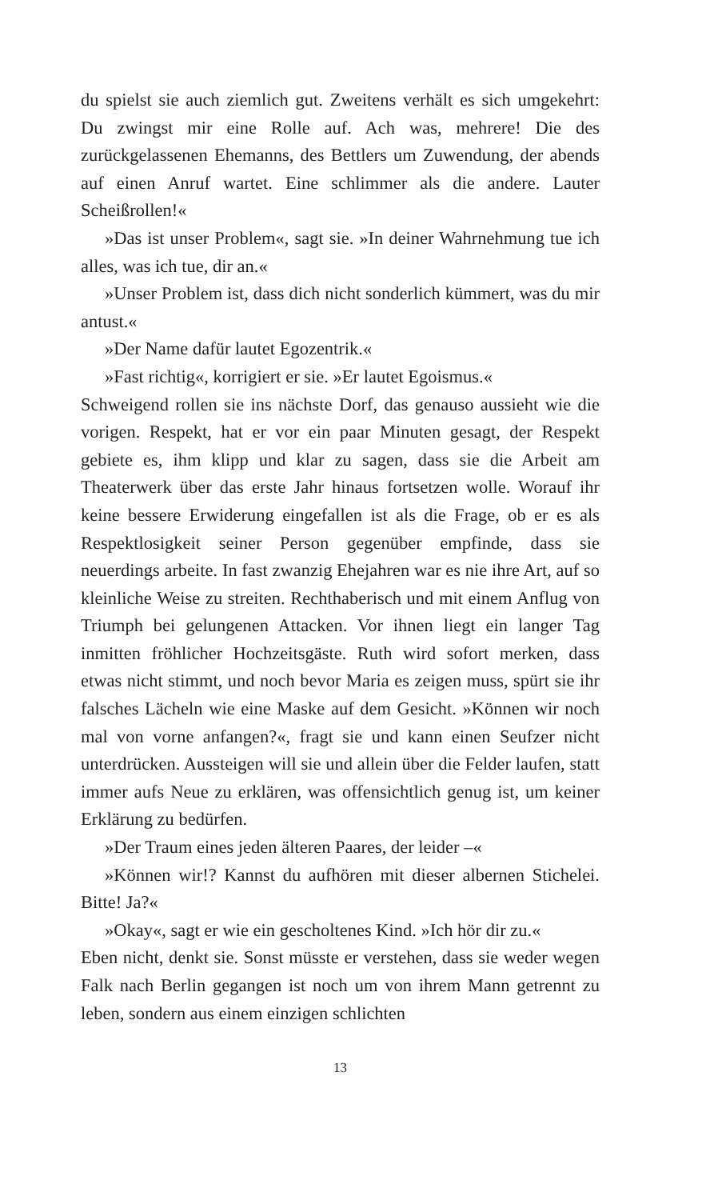du spielst sie auch ziemlich gut. Zweitens verhält es sich umgekehrt: Du zwingst mir eine Rolle auf. Ach was, mehrere! Die des zurückgelassenen Ehemanns, des Bettlers um Zuwendung, der abends auf einen Anruf wartet. Eine schlimmer als die andere. Lauter Scheißrollen!«
»Das ist unser Problem«, sagt sie. »In deiner Wahrnehmung tue ich alles, was ich tue, dir an.«
»Unser Problem ist, dass dich nicht sonderlich kümmert, was du mir antust.«
»Der Name dafür lautet Egozentrik.«
»Fast richtig«, korrigiert er sie. »Er lautet Egoismus.«
Schweigend rollen sie ins nächste Dorf, das genauso aussieht wie die vorigen. Respekt, hat er vor ein paar Minuten gesagt, der Respekt gebiete es, ihm klipp und klar zu sagen, dass sie die Arbeit am Theaterwerk über das erste Jahr hinaus fortsetzen wolle. Worauf ihr keine bessere Erwiderung eingefallen ist als die Frage, ob er es als Respektlosigkeit seiner Person gegenüber empfinde, dass sie neuerdings arbeite. In fast zwanzig Ehejahren war es nie ihre Art, auf so kleinliche Weise zu streiten. Rechthaberisch und mit einem Anflug von Triumph bei gelungenen Attacken. Vor ihnen liegt ein langer Tag inmitten fröhlicher Hochzeitsgäste. Ruth wird sofort merken, dass etwas nicht stimmt, und noch bevor Maria es zeigen muss, spürt sie ihr falsches Lächeln wie eine Maske auf dem Gesicht. »Können wir noch mal von vorne anfangen?«, fragt sie und kann einen Seufzer nicht unterdrücken. Aussteigen will sie und allein über die Felder laufen, statt immer aufs Neue zu erklären, was offensichtlich genug ist, um keiner Erklärung zu bedürfen.
»Der Traum eines jeden älteren Paares, der leider –«
»Können wir!? Kannst du aufhören mit dieser albernen Stichelei. Bitte! Ja?«
»Okay«, sagt er wie ein gescholtenes Kind. »Ich hör dir zu.«
Eben nicht, denkt sie. Sonst müsste er verstehen, dass sie weder wegen Falk nach Berlin gegangen ist noch um von ihrem Mann getrennt zu leben, sondern aus einem einzigen schlichten
13